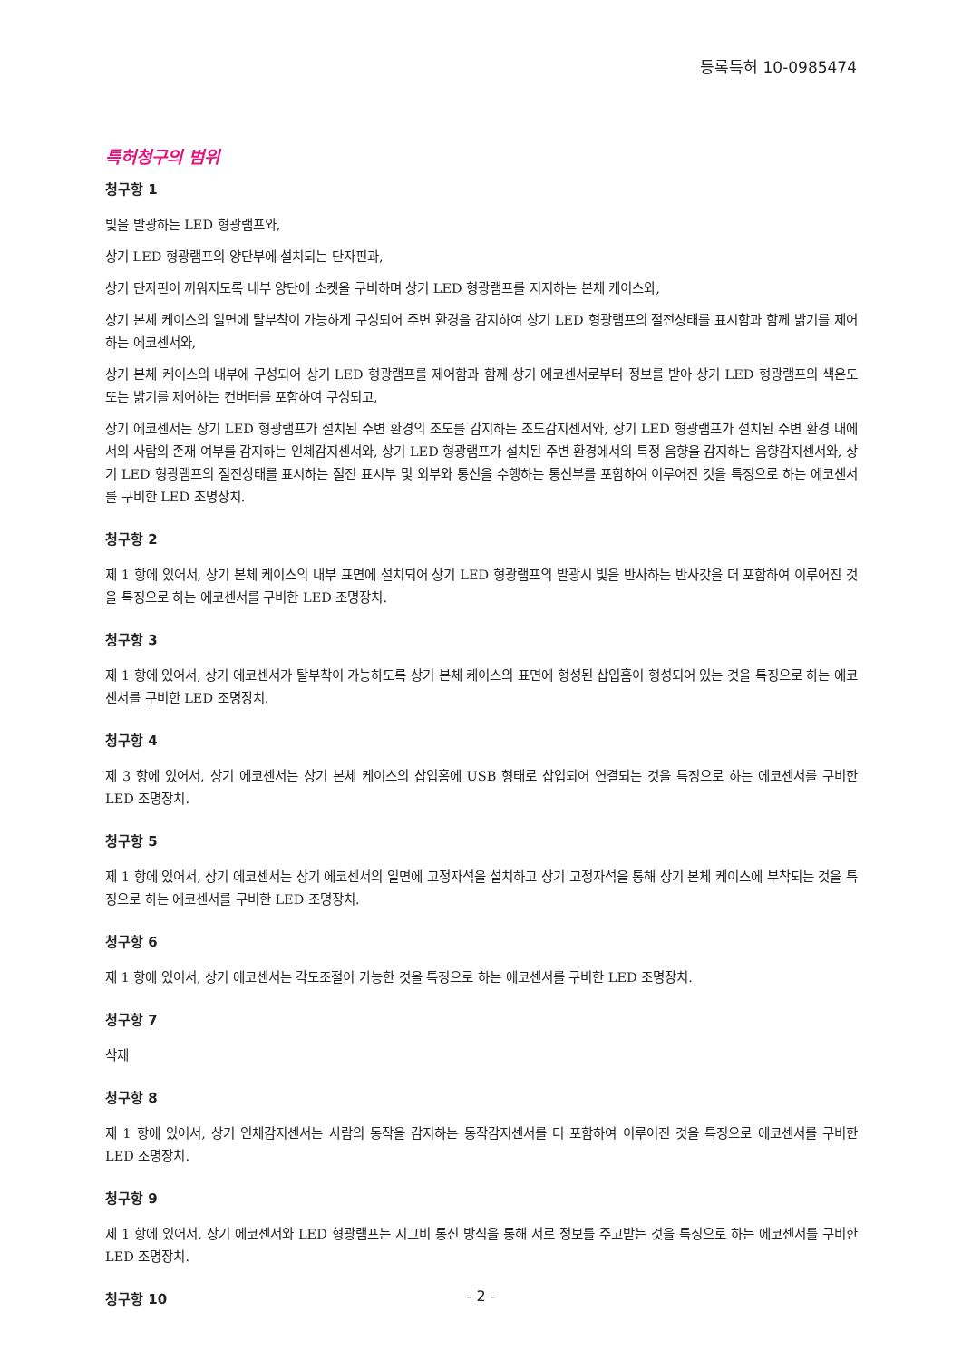등록특허 10-0985474
특허청구의 범위
청구항 1
빛을 발광하는 LED 형광램프와,
상기 LED 형광램프의 양단부에 설치되는 단자핀과,
상기 단자핀이 끼워지도록 내부 양단에 소켓을 구비하며 상기 LED 형광램프를 지지하는 본체 케이스와,
상기 본체 케이스의 일면에 탈부착이 가능하게 구성되어 주변 환경을 감지하여 상기 LED 형광램프의 절전상태를 표시함과 함께 밝기를 제어하는 에코센서와,
상기 본체 케이스의 내부에 구성되어 상기 LED 형광램프를 제어함과 함께 상기 에코센서로부터 정보를 받아 상기 LED 형광램프의 색온도 또는 밝기를 제어하는 컨버터를 포함하여 구성되고,
상기 에코센서는 상기 LED 형광램프가 설치된 주변 환경의 조도를 감지하는 조도감지센서와, 상기 LED 형광램프가 설치된 주변 환경 내에서의 사람의 존재 여부를 감지하는 인체감지센서와, 상기 LED 형광램프가 설치된 주변 환경에서의 특정 음향을 감지하는 음향감지센서와, 상기 LED 형광램프의 절전상태를 표시하는 절전 표시부 및 외부와 통신을 수행하는 통신부를 포함하여 이루어진 것을 특징으로 하는 에코센서를 구비한 LED 조명장치.
청구항 2
제 1 항에 있어서, 상기 본체 케이스의 내부 표면에 설치되어 상기 LED 형광램프의 발광시 빛을 반사하는 반사갓을 더 포함하여 이루어진 것을 특징으로 하는 에코센서를 구비한 LED 조명장치.
청구항 3
제 1 항에 있어서, 상기 에코센서가 탈부착이 가능하도록 상기 본체 케이스의 표면에 형성된 삽입홈이 형성되어 있는 것을 특징으로 하는 에코센서를 구비한 LED 조명장치.
청구항 4
제 3 항에 있어서, 상기 에코센서는 상기 본체 케이스의 삽입홈에 USB 형태로 삽입되어 연결되는 것을 특징으로 하는 에코센서를 구비한 LED 조명장치.
청구항 5
제 1 항에 있어서, 상기 에코센서는 상기 에코센서의 일면에 고정자석을 설치하고 상기 고정자석을 통해 상기 본체 케이스에 부착되는 것을 특징으로 하는 에코센서를 구비한 LED 조명장치.
청구항 6
제 1 항에 있어서, 상기 에코센서는 각도조절이 가능한 것을 특징으로 하는 에코센서를 구비한 LED 조명장치.
청구항 7
삭제
청구항 8
제 1 항에 있어서, 상기 인체감지센서는 사람의 동작을 감지하는 동작감지센서를 더 포함하여 이루어진 것을 특징으로 에코센서를 구비한 LED 조명장치.
청구항 9
제 1 항에 있어서, 상기 에코센서와 LED 형광램프는 지그비 통신 방식을 통해 서로 정보를 주고받는 것을 특징으로 하는 에코센서를 구비한 LED 조명장치.
청구항 10
- 2 -